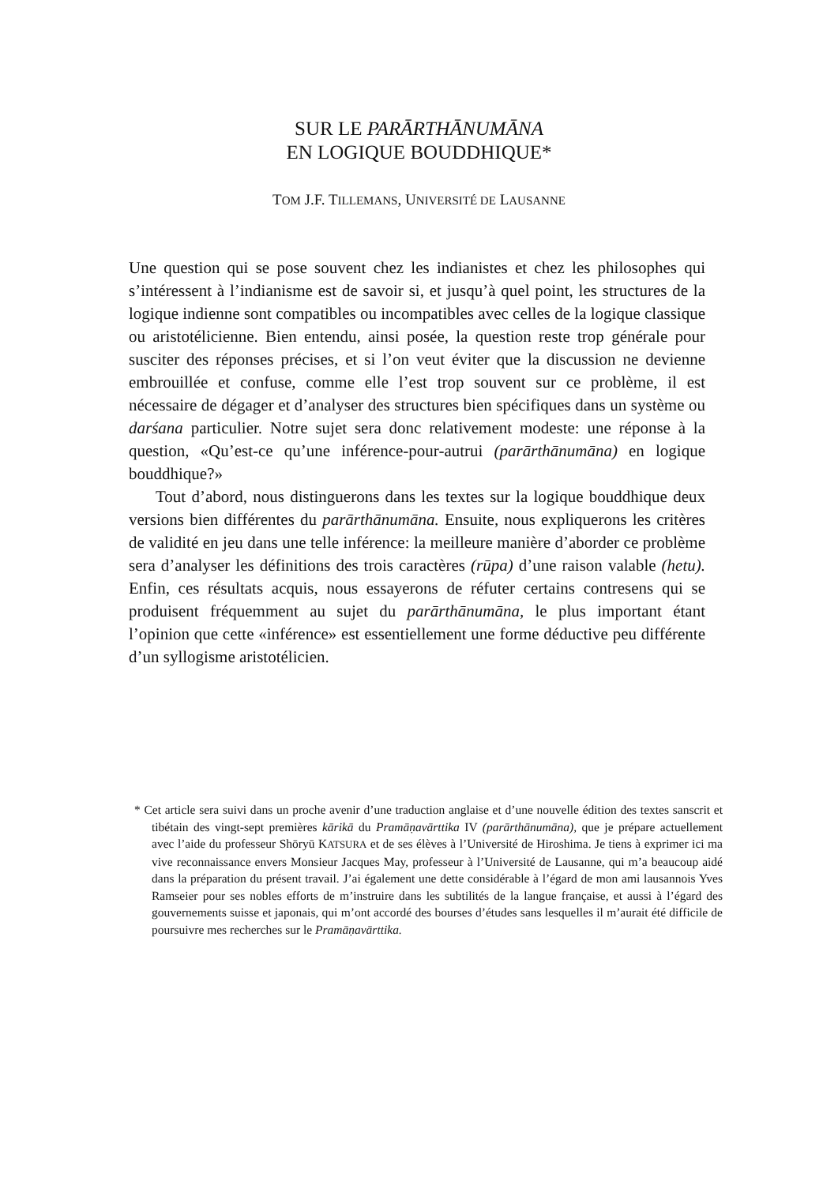SUR LE PARĀRTHĀNUMĀNA
EN LOGIQUE BOUDDHIQUE*
TOM J.F. TILLEMANS, UNIVERSITÉ DE LAUSANNE
Une question qui se pose souvent chez les indianistes et chez les philosophes qui s’intéressent à l’indianisme est de savoir si, et jusqu’à quel point, les structures de la logique indienne sont compatibles ou incompatibles avec celles de la logique classique ou aristotélicienne. Bien entendu, ainsi posée, la question reste trop générale pour susciter des réponses précises, et si l’on veut éviter que la discussion ne devienne embrouillée et confuse, comme elle l’est trop souvent sur ce problème, il est nécessaire de dégager et d’analyser des structures bien spécifiques dans un système ou darśana particulier. Notre sujet sera donc relativement modeste: une réponse à la question, «Qu’est-ce qu’une inférence-pour-autrui (parārthānumāna) en logique bouddhique?»
Tout d’abord, nous distinguerons dans les textes sur la logique bouddhique deux versions bien différentes du parārthānumāna. Ensuite, nous expliquerons les critères de validité en jeu dans une telle inférence: la meilleure manière d’aborder ce problème sera d’analyser les définitions des trois caractères (rūpa) d’une raison valable (hetu). Enfin, ces résultats acquis, nous essayerons de réfuter certains contresens qui se produisent fréquemment au sujet du parārthānumāna, le plus important étant l’opinion que cette «inférence» est essentiellement une forme déductive peu différente d’un syllogisme aristotélicien.
* Cet article sera suivi dans un proche avenir d’une traduction anglaise et d’une nouvelle édition des textes sanscrit et tibétain des vingt-sept premières kārikā du Pramāṇavārttika IV (parārthānumāna), que je prépare actuellement avec l’aide du professeur Shōryū KATSURA et de ses élèves à l’Université de Hiroshima. Je tiens à exprimer ici ma vive reconnaissance envers Monsieur Jacques May, professeur à l’Université de Lausanne, qui m’a beaucoup aidé dans la préparation du présent travail. J’ai également une dette considérable à l’égard de mon ami lausannois Yves Ramseier pour ses nobles efforts de m’instruire dans les subtilités de la langue française, et aussi à l’égard des gouvernements suisse et japonais, qui m’ont accordé des bourses d’études sans lesquelles il m’aurait été difficile de poursuivre mes recherches sur le Pramāṇavārttika.